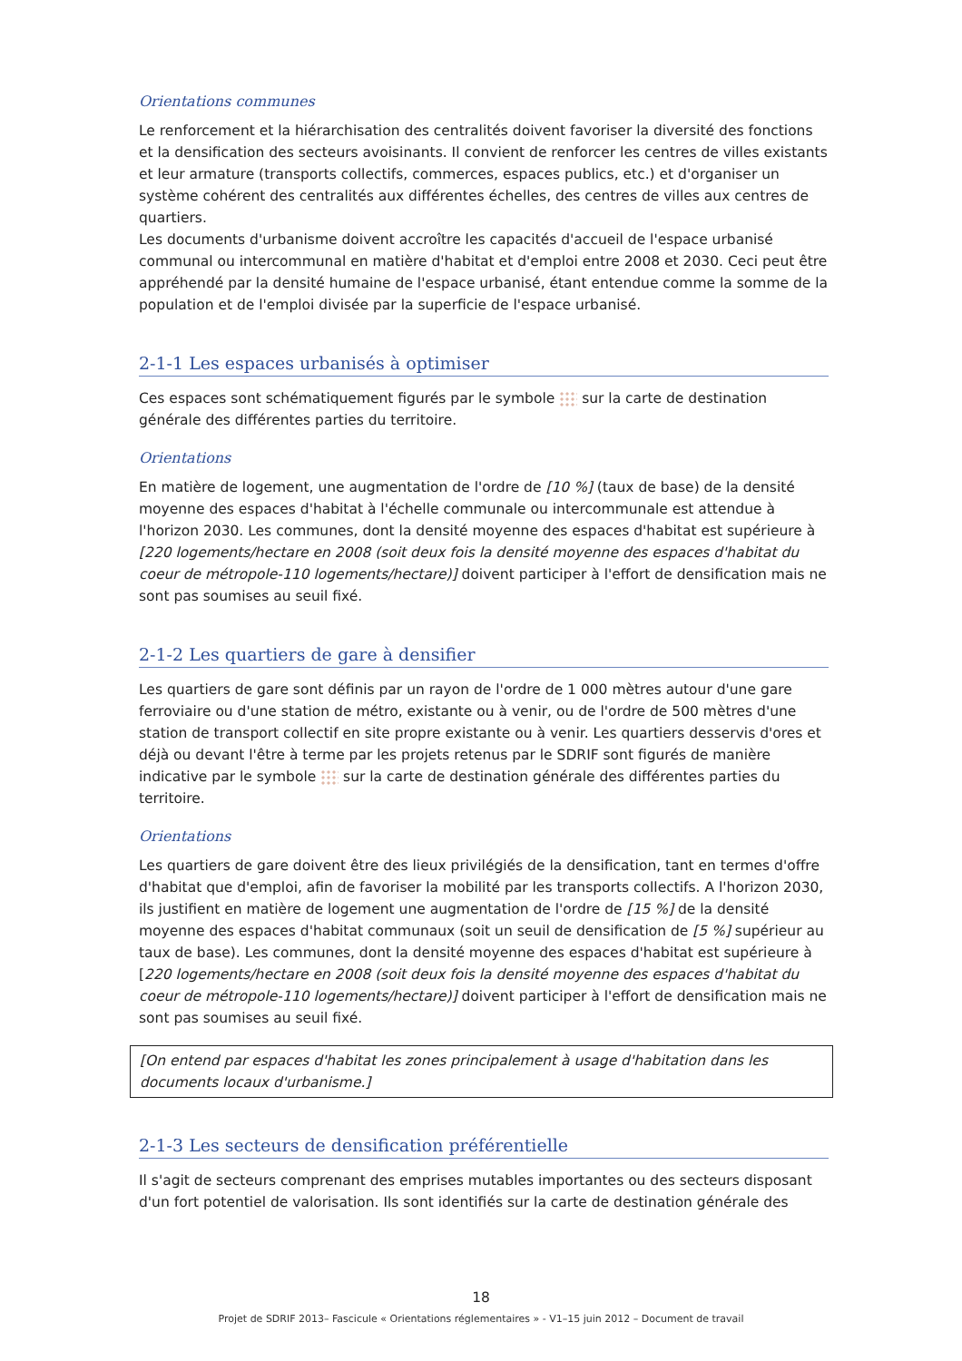Orientations communes
Le renforcement et la hiérarchisation des centralités doivent favoriser la diversité des fonctions et la densification des secteurs avoisinants. Il convient de renforcer les centres de villes existants et leur armature (transports collectifs, commerces, espaces publics, etc.) et d'organiser un système cohérent des centralités aux différentes échelles, des centres de villes aux centres de quartiers.
Les documents d'urbanisme doivent accroître les capacités d'accueil de l'espace urbanisé communal ou intercommunal en matière d'habitat et d'emploi entre 2008 et 2030. Ceci peut être appréhendé par la densité humaine de l'espace urbanisé, étant entendue comme la somme de la population et de l'emploi divisée par la superficie de l'espace urbanisé.
2-1-1 Les espaces urbanisés à optimiser
Ces espaces sont schématiquement figurés par le symbole sur la carte de destination générale des différentes parties du territoire.
Orientations
En matière de logement, une augmentation de l'ordre de [10 %] (taux de base) de la densité moyenne des espaces d'habitat à l'échelle communale ou intercommunale est attendue à l'horizon 2030. Les communes, dont la densité moyenne des espaces d'habitat est supérieure à [220 logements/hectare en 2008 (soit deux fois la densité moyenne des espaces d'habitat du coeur de métropole-110 logements/hectare)] doivent participer à l'effort de densification mais ne sont pas soumises au seuil fixé.
2-1-2 Les quartiers de gare à densifier
Les quartiers de gare sont définis par un rayon de l'ordre de 1 000 mètres autour d'une gare ferroviaire ou d'une station de métro, existante ou à venir, ou de l'ordre de 500 mètres d'une station de transport collectif en site propre existante ou à venir. Les quartiers desservis d'ores et déjà ou devant l'être à terme par les projets retenus par le SDRIF sont figurés de manière indicative par le symbole sur la carte de destination générale des différentes parties du territoire.
Orientations
Les quartiers de gare doivent être des lieux privilégiés de la densification, tant en termes d'offre d'habitat que d'emploi, afin de favoriser la mobilité par les transports collectifs. A l'horizon 2030, ils justifient en matière de logement une augmentation de l'ordre de [15 %] de la densité moyenne des espaces d'habitat communaux (soit un seuil de densification de [5 %] supérieur au taux de base). Les communes, dont la densité moyenne des espaces d'habitat est supérieure à [220 logements/hectare en 2008 (soit deux fois la densité moyenne des espaces d'habitat du coeur de métropole-110 logements/hectare)] doivent participer à l'effort de densification mais ne sont pas soumises au seuil fixé.
[On entend par espaces d'habitat les zones principalement à usage d'habitation dans les documents locaux d'urbanisme.]
2-1-3 Les secteurs de densification préférentielle
Il s'agit de secteurs comprenant des emprises mutables importantes ou des secteurs disposant d'un fort potentiel de valorisation. Ils sont identifiés sur la carte de destination générale des
18
Projet de SDRIF 2013– Fascicule « Orientations réglementaires » - V1–15 juin 2012 – Document de travail